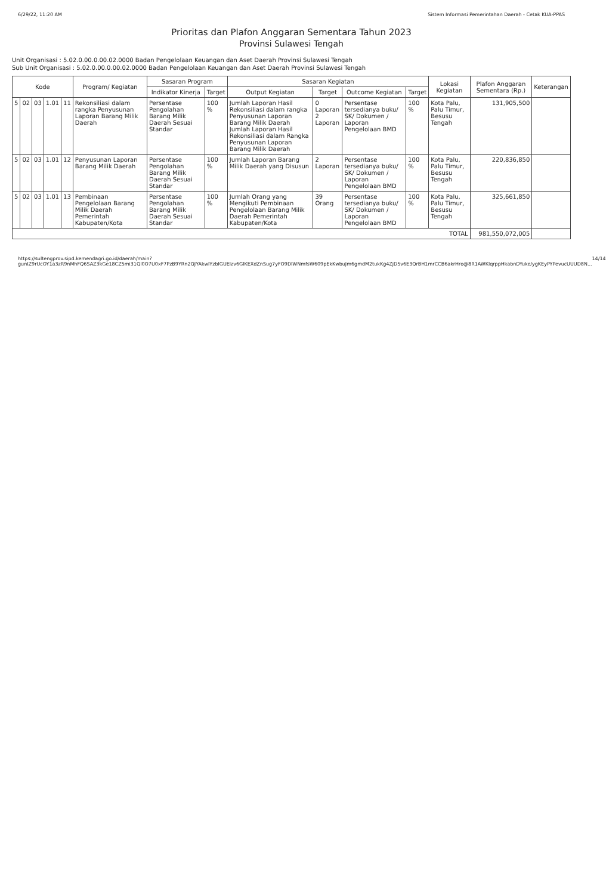6/29/22, 11:20 AM Sistem Informasi Pemerintahan Daerah - Cetak KUA-PPAS
Prioritas dan Plafon Anggaran Sementara Tahun 2023
Provinsi Sulawesi Tengah
Unit Organisasi : 5.02.0.00.0.00.02.0000 Badan Pengelolaan Keuangan dan Aset Daerah Provinsi Sulawesi Tengah
Sub Unit Organisasi : 5.02.0.00.0.00.02.0000 Badan Pengelolaan Keuangan dan Aset Daerah Provinsi Sulawesi Tengah
| Kode | | | | | Program/ Kegiatan | Sasaran Program | | Sasaran Kegiatan | | | | Lokasi Kegiatan | Plafon Anggaran Sementara (Rp.) | Keterangan |
| --- | --- | --- | --- | --- | --- | --- | --- | --- | --- | --- | --- | --- | --- | --- |
| | | | | | | Indikator Kinerja | Target | Output Kegiatan | Target | Outcome Kegiatan | Target | | | |
| 5 | 02 | 03 | 1.01 | 11 | Rekonsiliasi dalam rangka Penyusunan Laporan Barang Milik Daerah | Persentase Pengolahan Barang Milik Daerah Sesuai Standar | 100 % | Jumlah Laporan Hasil Rekonsiliasi dalam rangka Penyusunan Laporan Barang Milik Daerah Jumlah Laporan Hasil Rekonsiliasi dalam Rangka Penyusunan Laporan Barang Milik Daerah | 0 Laporan 2 Laporan | Persentase tersedianya buku/ SK/ Dokumen / Laporan Pengelolaan BMD | 100 % | Kota Palu, Palu Timur, Besusu Tengah | 131,905,500 | |
| 5 | 02 | 03 | 1.01 | 12 | Penyusunan Laporan Barang Milik Daerah | Persentase Pengolahan Barang Milik Daerah Sesuai Standar | 100 % | Jumlah Laporan Barang Milik Daerah yang Disusun | 2 Laporan | Persentase tersedianya buku/ SK/ Dokumen / Laporan Pengelolaan BMD | 100 % | Kota Palu, Palu Timur, Besusu Tengah | 220,836,850 | |
| 5 | 02 | 03 | 1.01 | 13 | Pembinaan Pengelolaan Barang Milik Daerah Pemerintah Kabupaten/Kota | Persentase Pengolahan Barang Milik Daerah Sesuai Standar | 100 % | Jumlah Orang yang Mengikuti Pembinaan Pengelolaan Barang Milik Daerah Pemerintah Kabupaten/Kota | 39 Orang | Persentase tersedianya buku/ SK/ Dokumen / Laporan Pengelolaan BMD | 100 % | Kota Palu, Palu Timur, Besusu Tengah | 325,661,850 | |
| TOTAL | | | | | | | | | | | | | 981,550,072,005 | |
https://sultengprov.sipd.kemendagri.go.id/daerah/main?gunIZ9rUcOY1a3zR9nMhFQ6SAZ3kGe18CZ5mi31Ql0O7U0xF7PzB9YRn2QJYAkwlYzblGUElzv6GlKEXdZnSug7yFO9DlWNmfsW609pEkKwbuJm6gmdM2tukKg4ZjD5v6E3QrBH1mrCCB6akrHro@8R1AWKlqrppHkabnDYuke/ygKEyPYPevucUUUD8N... 14/14